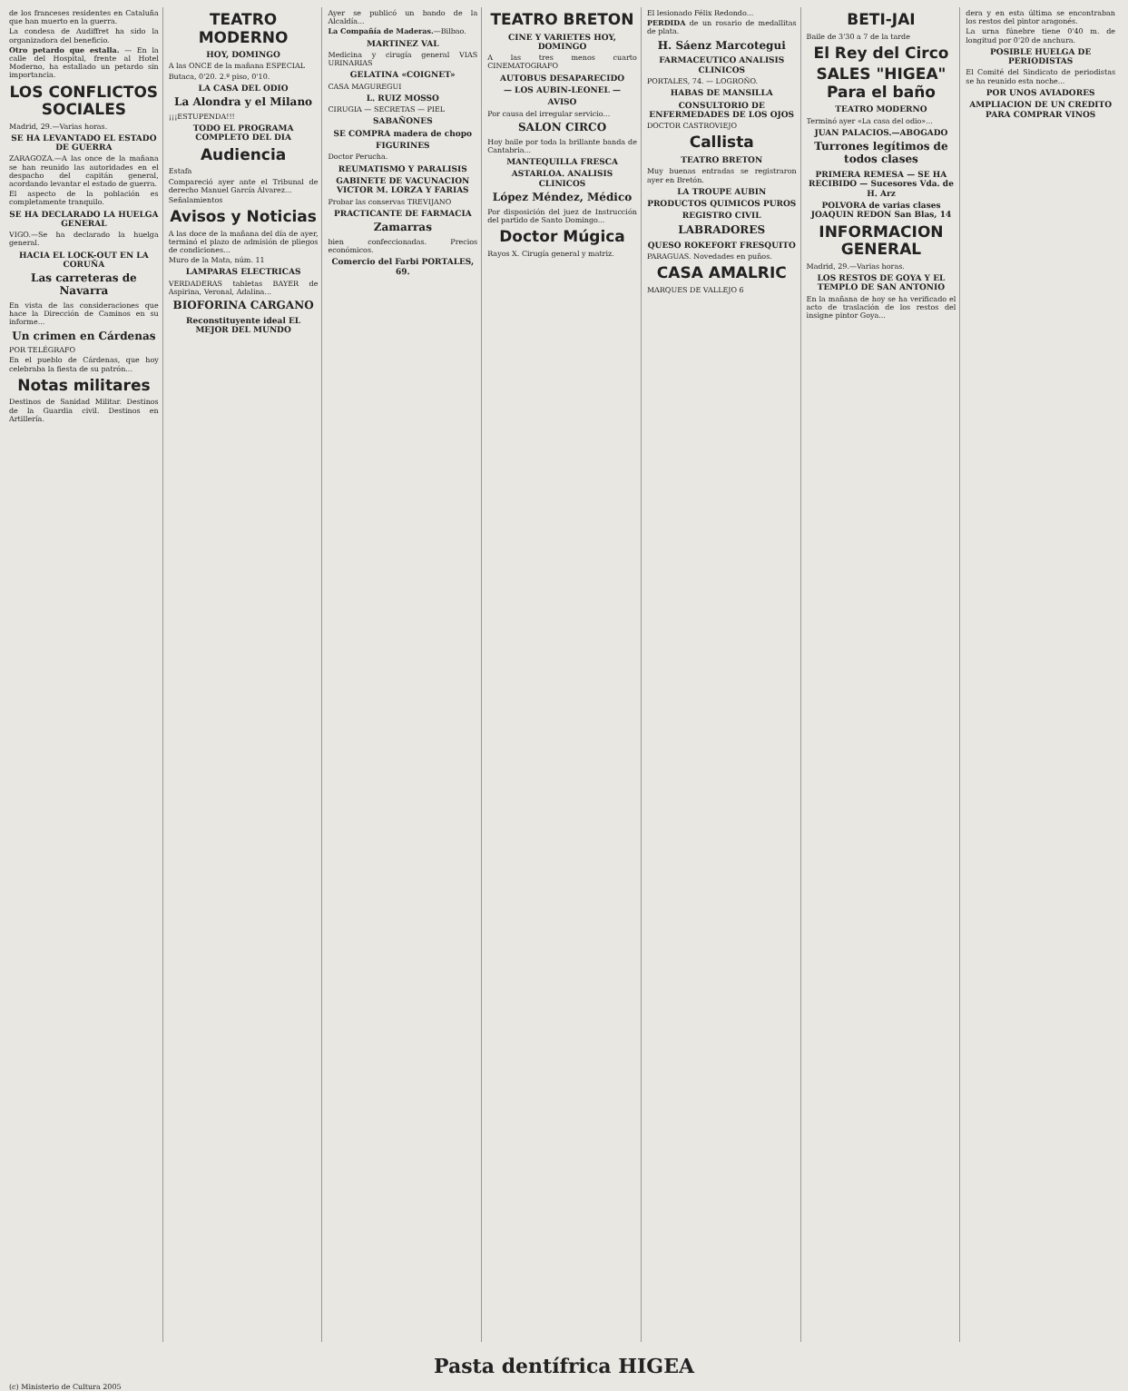de los franceses residentes en Cataluña que han muerto en la guerra.
La condesa de Audiffret ha sido la organizadora del beneficio.
Otro petardo que estalla. — En la calle del Hospital, frente al Hotel Moderno, ha estallado un petardo sin importancia.
LOS CONFLICTOS SOCIALES
Madrid, 29.—Varias horas.
SE HA LEVANTADO EL ESTADO DE GUERRA
ZARAGOZA.—A las once de la mañana se han reunido las autoridades en el despacho del capitán general, acordando levantar el estado de guerra.
El aspecto de la población es completamente tranquilo.
SE HA DECLARADO LA HUELGA GENERAL
VIGO.—Se ha declarado la huelga general.
HACIA EL LOCK-OUT EN LA CORUÑA
Las carreteras de Navarra
En vista de las consideraciones que hace la Dirección de Caminos en su informe...
Un crimen en Cárdenas
POR TELÉGRAFO
En el pueblo de Cárdenas, que hoy celebraba la fiesta de su patrón...
Notas militares
Destinos de Sanidad Militar. Destinos de la Guardia civil. Destinos en Artillería.
TEATRO MODERNO
HOY, DOMINGO
A las ONCE de la mañana ESPECIAL
Butaca, 0'20. 2.º piso, 0'10.
LA CASA DEL ODIO
La Alondra y el Milano
¡¡¡ESTUPENDA!!!
TODO EL PROGRAMA COMPLETO DEL DIA
Audiencia
Estafa
Compareció ayer ante el Tribunal de derecho Manuel García Álvarez...
Señalamientos
Avisos y Noticias
A las doce de la mañana del día de ayer, terminó el plazo de admisión de pliegos de condiciones...
Muro de la Mata, núm. 11
LAMPARAS ELECTRICAS
VERDADERAS tabletas BAYER de Aspirina, Veronal, Adalina...
BIOFORINA CARGANO
Reconstituyente ideal EL MEJOR DEL MUNDO
Ayer se publicó un bando de la Alcaldía...
La Compañía de Maderas.—Bilbao.
MARTINEZ VAL
Medicina y cirugía general VIAS URINARIAS
GELATINA «COIGNET»
CASA MAGUREGUI
L. RUIZ MOSSO
CIRUGIA — SECRETAS — PIEL
SABAÑONES
SE COMPRA madera de chopo
FIGURINES
Doctor Perucha.
REUMATISMO Y PARALISIS
GABINETE DE VACUNACION VICTOR M. LORZA Y FARIAS
Probar las conservas TREVIJANO
PRACTICANTE DE FARMACIA
Zamarras
bien confeccionadas. Precios económicos.
Comercio del Farbi PORTALES, 69.
TEATRO BRETON
CINE Y VARIETES HOY, DOMINGO
A las tres menos cuarto CINEMATOGRAFO
AUTOBUS DESAPARECIDO
— LOS AUBIN-LEONEL —
AVISO
Por causa del irregular servicio...
SALON CIRCO
Hoy baile por toda la brillante banda de Cantabria...
MANTEQUILLA FRESCA
ASTARLOA. ANALISIS CLINICOS
López Méndez, Médico
Por disposición del juez de Instrucción del partido de Santo Domingo...
Doctor Múgica
Rayos X. Cirugía general y matriz.
El lesionado Félix Redondo...
PERDIDA de un rosario de medallitas de plata.
H. Sáenz Marcotegui
FARMACEUTICO ANALISIS CLINICOS
PORTALES, 74. — LOGROÑO.
HABAS DE MANSILLA
CONSULTORIO DE ENFERMEDADES DE LOS OJOS
DOCTOR CASTROVIEJO
Callista
TEATRO BRETON
Muy buenas entradas se registraron ayer en Bretón.
LA TROUPE AUBIN
PRODUCTOS QUIMICOS PUROS
REGISTRO CIVIL
LABRADORES
QUESO ROKEFORT FRESQUITO
PARAGUAS. Novedades en puños.
CASA AMALRIC
MARQUES DE VALLEJO 6
BETI-JAI
Baile de 3'30 a 7 de la tarde
El Rey del Circo
SALES "HIGEA" Para el baño
TEATRO MODERNO
Terminó ayer «La casa del odio»...
JUAN PALACIOS.—ABOGADO
Turrones legítimos de todos clases
PRIMERA REMESA — SE HA RECIBIDO — Sucesores Vda. de H. Arz
POLVORA de varias clases JOAQUIN REDON San Blas, 14
INFORMACION GENERAL
Madrid, 29.—Varias horas.
LOS RESTOS DE GOYA Y EL TEMPLO DE SAN ANTONIO
En la mañana de hoy se ha verificado el acto de traslación de los restos del insigne pintor Goya...
dera y en esta última se encontraban los restos del pintor aragonés.
La urna fúnebre tiene 0'40 m. de longitud por 0'20 de anchura.
POSIBLE HUELGA DE PERIODISTAS
El Comité del Sindicato de periodistas se ha reunido esta noche...
POR UNOS AVIADORES
AMPLIACION DE UN CREDITO PARA COMPRAR VINOS
Pasta dentífrica HIGEA
(c) Ministerio de Cultura 2005